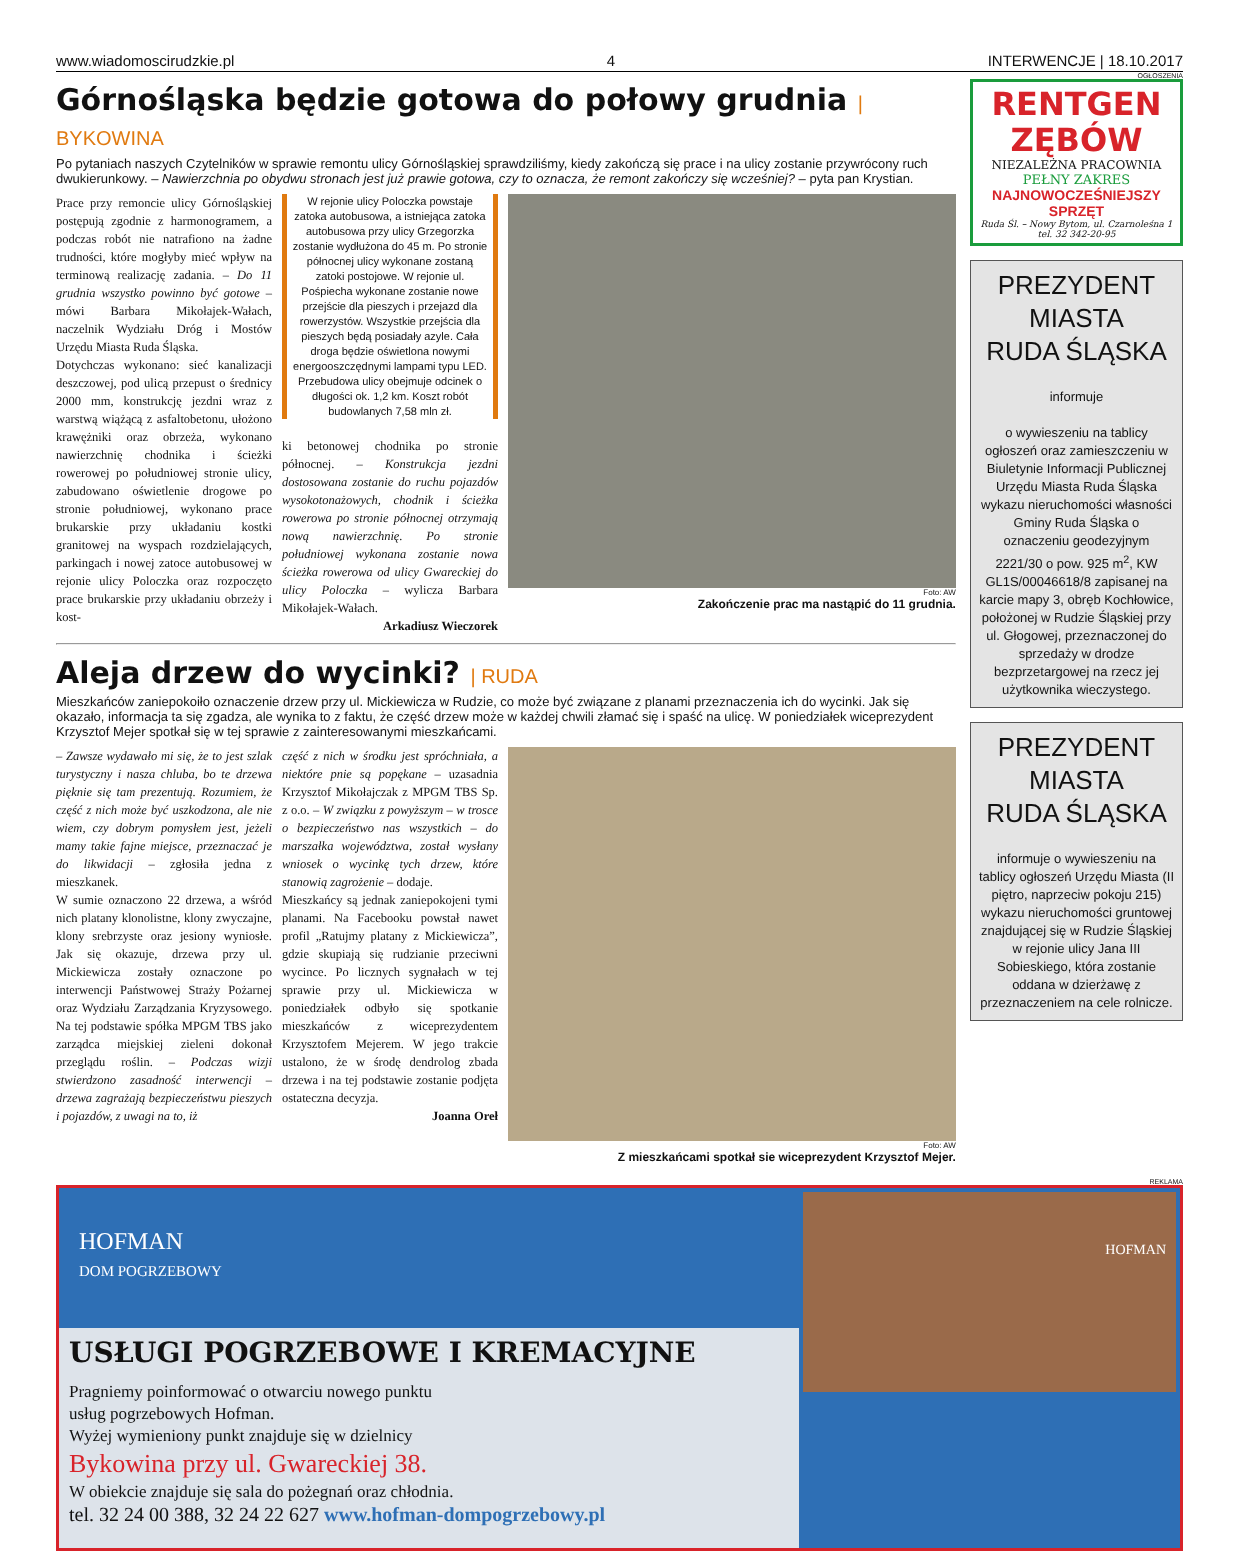www.wiadomoscirudzkie.pl 4 INTERWENCJE | 18.10.2017
Górnośląska będzie gotowa do połowy grudnia | BYKOWINA
Po pytaniach naszych Czytelników w sprawie remontu ulicy Górnośląskiej sprawdziliśmy, kiedy zakończą się prace i na ulicy zostanie przywrócony ruch dwukierunkowy. – Nawierzchnia po obydwu stronach jest już prawie gotowa, czy to oznacza, że remont zakończy się wcześniej? – pyta pan Krystian.
Prace przy remoncie ulicy Górnośląskiej postępują zgodnie z harmonogramem, a podczas robót nie natrafiono na żadne trudności, które mogłyby mieć wpływ na terminową realizację zadania. – Do 11 grudnia wszystko powinno być gotowe – mówi Barbara Mikołajek-Wałach, naczelnik Wydziału Dróg i Mostów Urzędu Miasta Ruda Śląska.
Dotychczas wykonano: sieć kanalizacji deszczowej, pod ulicą przepust o średnicy 2000 mm, konstrukcję jezdni wraz z warstwą wiążącą z asfaltobetonu, ułożono krawężniki oraz obrzeża, wykonano nawierzchnię chodnika i ścieżki rowerowej po południowej stronie ulicy, zabudowano oświetlenie drogowe po stronie południowej, wykonano prace brukarskie przy układaniu kostki granitowej na wyspach rozdzielających, parkingach i nowej zatoce autobusowej w rejonie ulicy Poloczka oraz rozpoczęto prace brukarskie przy układaniu obrzeży i kost-
W rejonie ulicy Poloczka powstaje zatoka autobusowa, a istniejąca zatoka autobusowa przy ulicy Grzegorzka zostanie wydłużona do 45 m. Po stronie północnej ulicy wykonane zostaną zatoki postojowe. W rejonie ul. Pośpiecha wykonane zostanie nowe przejście dla pieszych i przejazd dla rowerzystów. Wszystkie przejścia dla pieszych będą posiadały azyle. Cała droga będzie oświetlona nowymi energooszczędnymi lampami typu LED. Przebudowa ulicy obejmuje odcinek o długości ok. 1,2 km. Koszt robót budowlanych 7,58 mln zł.
ki betonowej chodnika po stronie północnej. – Konstrukcja jezdni dostosowana zostanie do ruchu pojazdów wysokotonażowych, chodnik i ścieżka rowerowa po stronie północnej otrzymają nową nawierzchnię. Po stronie południowej wykonana zostanie nowa ścieżka rowerowa od ulicy Gwareckiej do ulicy Poloczka – wylicza Barbara Mikołajek-Wałach.
Arkadiusz Wieczorek
Foto: AW
Zakończenie prac ma nastąpić do 11 grudnia.
Aleja drzew do wycinki? | RUDA
Mieszkańców zaniepokoiło oznaczenie drzew przy ul. Mickiewicza w Rudzie, co może być związane z planami przeznaczenia ich do wycinki. Jak się okazało, informacja ta się zgadza, ale wynika to z faktu, że część drzew może w każdej chwili złamać się i spaść na ulicę. W poniedziałek wiceprezydent Krzysztof Mejer spotkał się w tej sprawie z zainteresowanymi mieszkańcami.
– Zawsze wydawało mi się, że to jest szlak turystyczny i nasza chluba, bo te drzewa pięknie się tam prezentują. Rozumiem, że część z nich może być uszkodzona, ale nie wiem, czy dobrym pomysłem jest, jeżeli mamy takie fajne miejsce, przeznaczać je do likwidacji – zgłosiła jedna z mieszkanek.
W sumie oznaczono 22 drzewa, a wśród nich platany klonolistne, klony zwyczajne, klony srebrzyste oraz jesiony wyniosłe. Jak się okazuje, drzewa przy ul. Mickiewicza zostały oznaczone po interwencji Państwowej Straży Pożarnej oraz Wydziału Zarządzania Kryzysowego. Na tej podstawie spółka MPGM TBS jako zarządca miejskiej zieleni dokonał przeglądu roślin. – Podczas wizji stwierdzono zasadność interwencji – drzewa zagrażają bezpieczeństwu pieszych i pojazdów, z uwagi na to, iż
część z nich w środku jest spróchniała, a niektóre pnie są popękane – uzasadnia Krzysztof Mikołajczak z MPGM TBS Sp. z o.o. – W związku z powyższym – w trosce o bezpieczeństwo nas wszystkich – do marszałka województwa, został wysłany wniosek o wycinkę tych drzew, które stanowią zagrożenie – dodaje.
Mieszkańcy są jednak zaniepokojeni tymi planami. Na Facebooku powstał nawet profil „Ratujmy platany z Mickiewicza”, gdzie skupiają się rudzianie przeciwni wycince. Po licznych sygnałach w tej sprawie przy ul. Mickiewicza w poniedziałek odbyło się spotkanie mieszkańców z wiceprezydentem Krzysztofem Mejerem. W jego trakcie ustalono, że w środę dendrolog zbada drzewa i na tej podstawie zostanie podjęta ostateczna decyzja.
Joanna Oreł
Foto: AW
Z mieszkańcami spotkał sie wiceprezydent Krzysztof Mejer.
OGŁOSZENIA
RENTGEN
ZĘBÓW
NIEZALEŻNA PRACOWNIA
PEŁNY ZAKRES
NAJNOWOCZEŚNIEJSZY SPRZĘT
Ruda Śl. – Nowy Bytom, ul. Czarnoleśna 1
tel. 32 342-20-95
PREZYDENT
MIASTA
RUDA ŚLĄSKA
informuje
o wywieszeniu na tablicy ogłoszeń oraz zamieszczeniu w Biuletynie Informacji Publicznej Urzędu Miasta Ruda Śląska wykazu nieruchomości własności Gminy Ruda Śląska o oznaczeniu geodezyjnym 2221/30 o pow. 925 m<sup>2</sup>, KW GL1S/00046618/8 zapisanej na karcie mapy 3, obręb Kochłowice, położonej w Rudzie Śląskiej przy ul. Głogowej, przeznaczonej do sprzedaży w drodze bezprzetargowej na rzecz jej użytkownika wieczystego.
PREZYDENT
MIASTA
RUDA ŚLĄSKA
informuje o wywieszeniu na tablicy ogłoszeń Urzędu Miasta (II piętro, naprzeciw pokoju 215) wykazu nieruchomości gruntowej znajdującej się w Rudzie Śląskiej w rejonie ulicy Jana III Sobieskiego, która zostanie oddana w dzierżawę z przeznaczeniem na cele rolnicze.
REKLAMA
HOFMAN
DOM POGRZEBOWY
USŁUGI POGRZEBOWE I KREMACYJNE
Pragniemy poinformować o otwarciu nowego punktu
usług pogrzebowych Hofman.
Wyżej wymieniony punkt znajduje się w dzielnicy
Bykowina przy ul. Gwareckiej 38.
W obiekcie znajduje się sala do pożegnań oraz chłodnia.
tel. 32 24 00 388, 32 24 22 627 www.hofman-dompogrzebowy.pl
HOFMAN